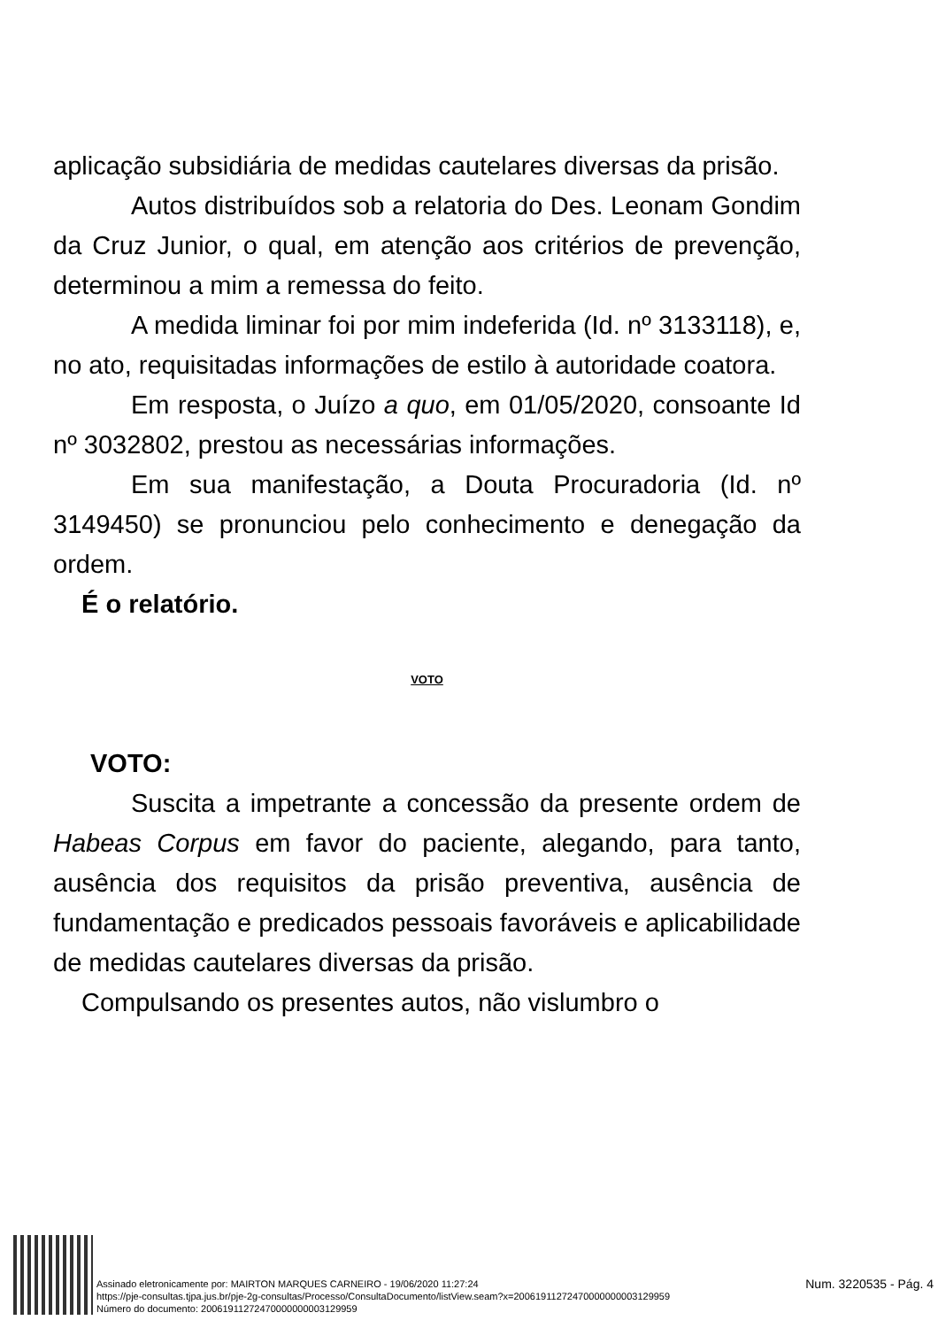aplicação subsidiária de medidas cautelares diversas da prisão.
Autos distribuídos sob a relatoria do Des. Leonam Gondim da Cruz Junior, o qual, em atenção aos critérios de prevenção, determinou a mim a remessa do feito.
A medida liminar foi por mim indeferida (Id. nº 3133118), e, no ato, requisitadas informações de estilo à autoridade coatora.
Em resposta, o Juízo a quo, em 01/05/2020, consoante Id nº 3032802, prestou as necessárias informações.
Em sua manifestação, a Douta Procuradoria (Id. nº 3149450) se pronunciou pelo conhecimento e denegação da ordem.
É o relatório.
VOTO
VOTO:
Suscita a impetrante a concessão da presente ordem de Habeas Corpus em favor do paciente, alegando, para tanto, ausência dos requisitos da prisão preventiva, ausência de fundamentação e predicados pessoais favoráveis e aplicabilidade de medidas cautelares diversas da prisão.
Compulsando os presentes autos, não vislumbro o
Assinado eletronicamente por: MAIRTON MARQUES CARNEIRO - 19/06/2020 11:27:24
https://pje-consultas.tjpa.jus.br/pje-2g-consultas/Processo/ConsultaDocumento/listView.seam?x=20061911272470000000003129959
Número do documento: 20061911272470000000003129959
Num. 3220535 - Pág. 4